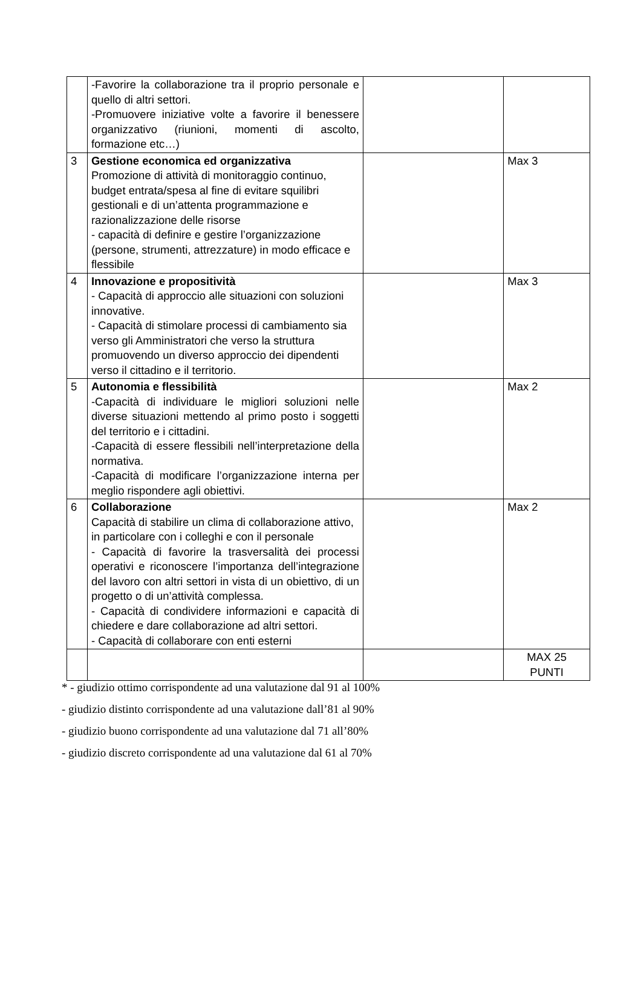| | -Favorire la collaborazione tra il proprio personale e quello di altri settori. -Promuovere iniziative volte a favorire il benessere organizzativo (riunioni, momenti di ascolto, formazione etc…) | | |
| 3 | Gestione economica ed organizzativa Promozione di attività di monitoraggio continuo, budget entrata/spesa al fine di evitare squilibri gestionali e di un’attenta programmazione e razionalizzazione delle risorse - capacità di definire e gestire l’organizzazione (persone, strumenti, attrezzature) in modo efficace e flessibile | | Max 3 |
| 4 | Innovazione e propositività - Capacità di approccio alle situazioni con soluzioni innovative. - Capacità di stimolare processi di cambiamento sia verso gli Amministratori che verso la struttura promuovendo un diverso approccio dei dipendenti verso il cittadino e il territorio. | | Max 3 |
| 5 | Autonomia e flessibilità -Capacità di individuare le migliori soluzioni nelle diverse situazioni mettendo al primo posto i soggetti del territorio e i cittadini. -Capacità di essere flessibili nell’interpretazione della normativa. -Capacità di modificare l’organizzazione interna per meglio rispondere agli obiettivi. | | Max 2 |
| 6 | Collaborazione Capacità di stabilire un clima di collaborazione attivo, in particolare con i colleghi e con il personale - Capacità di favorire la trasversalità dei processi operativi e riconoscere l’importanza dell’integrazione del lavoro con altri settori in vista di un obiettivo, di un progetto o di un’attività complessa. - Capacità di condividere informazioni e capacità di chiedere e dare collaborazione ad altri settori. - Capacità di collaborare con enti esterni | | Max 2 |
| | | | MAX 25 PUNTI |
* - giudizio ottimo corrispondente ad una valutazione dal 91 al 100%
- giudizio distinto corrispondente ad una valutazione dall’81 al 90%
- giudizio buono corrispondente ad una valutazione dal 71 all’80%
- giudizio discreto corrispondente ad una valutazione dal 61 al 70%